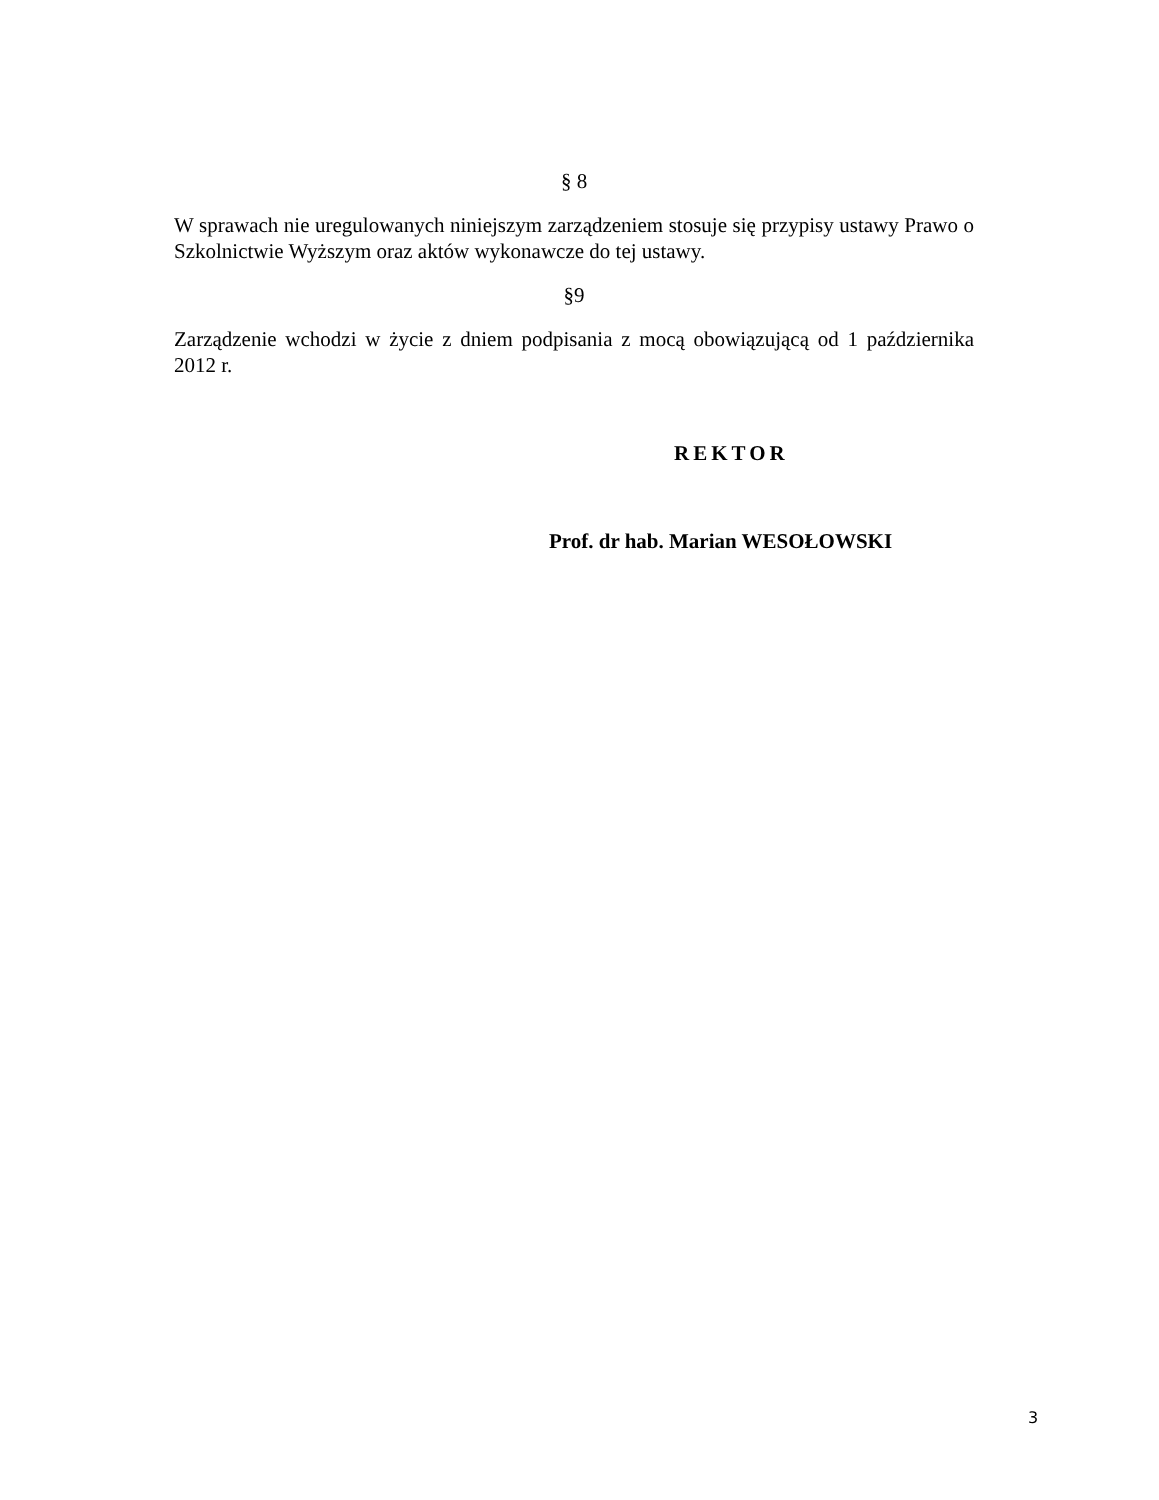§ 8
W sprawach nie uregulowanych niniejszym zarządzeniem stosuje się przypisy ustawy Prawo o Szkolnictwie Wyższym oraz aktów wykonawcze do tej ustawy.
§9
Zarządzenie wchodzi w życie z dniem podpisania z mocą obowiązującą od 1 października 2012 r.
REKTOR
Prof. dr hab. Marian WESOŁOWSKI
3